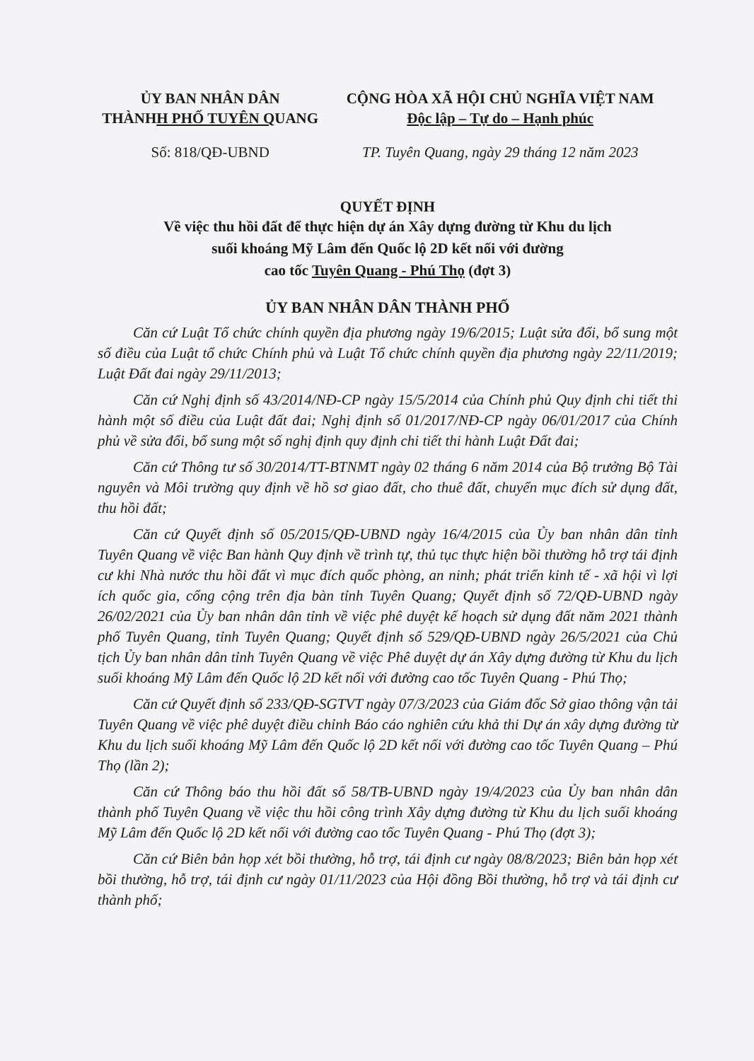ỦY BAN NHÂN DÂN
THÀNHH PHỐ TUYÊN QUANG
CỘNG HÒA XÃ HỘI CHỦ NGHĨA VIỆT NAM
Độc lập – Tự do – Hạnh phúc
Số: 818/QĐ-UBND TP. Tuyên Quang, ngày 29 tháng 12 năm 2023
QUYẾT ĐỊNH
Về việc thu hồi đất để thực hiện dự án Xây dựng đường từ Khu du lịch
suối khoáng Mỹ Lâm đến Quốc lộ 2D kết nối với đường
cao tốc Tuyên Quang - Phú Thọ (đợt 3)
ỦY BAN NHÂN DÂN THÀNH PHỐ
Căn cứ Luật Tổ chức chính quyền địa phương ngày 19/6/2015; Luật sửa đổi, bổ sung một số điều của Luật tổ chức Chính phủ và Luật Tổ chức chính quyền địa phương ngày 22/11/2019; Luật Đất đai ngày 29/11/2013;
Căn cứ Nghị định số 43/2014/NĐ-CP ngày 15/5/2014 của Chính phủ Quy định chi tiết thi hành một số điều của Luật đất đai; Nghị định số 01/2017/NĐ-CP ngày 06/01/2017 của Chính phủ về sửa đổi, bổ sung một số nghị định quy định chi tiết thi hành Luật Đất đai;
Căn cứ Thông tư số 30/2014/TT-BTNMT ngày 02 tháng 6 năm 2014 của Bộ trưởng Bộ Tài nguyên và Môi trường quy định về hồ sơ giao đất, cho thuê đất, chuyển mục đích sử dụng đất, thu hồi đất;
Căn cứ Quyết định số 05/2015/QĐ-UBND ngày 16/4/2015 của Ủy ban nhân dân tỉnh Tuyên Quang về việc Ban hành Quy định về trình tự, thủ tục thực hiện bồi thường hỗ trợ tái định cư khi Nhà nước thu hồi đất vì mục đích quốc phòng, an ninh; phát triển kinh tế - xã hội vì lợi ích quốc gia, cổng cộng trên địa bàn tỉnh Tuyên Quang; Quyết định số 72/QĐ-UBND ngày 26/02/2021 của Ủy ban nhân dân tỉnh về việc phê duyệt kế hoạch sử dụng đất năm 2021 thành phố Tuyên Quang, tỉnh Tuyên Quang; Quyết định số 529/QĐ-UBND ngày 26/5/2021 của Chủ tịch Ủy ban nhân dân tỉnh Tuyên Quang về việc Phê duyệt dự án Xây dựng đường từ Khu du lịch suối khoáng Mỹ Lâm đến Quốc lộ 2D kết nối với đường cao tốc Tuyên Quang - Phú Thọ;
Căn cứ Quyết định số 233/QĐ-SGTVT ngày 07/3/2023 của Giám đốc Sở giao thông vận tải Tuyên Quang về việc phê duyệt điều chỉnh Báo cáo nghiên cứu khả thi Dự án xây dựng đường từ Khu du lịch suối khoáng Mỹ Lâm đến Quốc lộ 2D kết nối với đường cao tốc Tuyên Quang – Phú Thọ (lần 2);
Căn cứ Thông báo thu hồi đất số 58/TB-UBND ngày 19/4/2023 của Ủy ban nhân dân thành phố Tuyên Quang về việc thu hồi công trình Xây dựng đường từ Khu du lịch suối khoáng Mỹ Lâm đến Quốc lộ 2D kết nối với đường cao tốc Tuyên Quang - Phú Thọ (đợt 3);
Căn cứ Biên bản họp xét bồi thường, hỗ trợ, tái định cư ngày 08/8/2023; Biên bản họp xét bồi thường, hỗ trợ, tái định cư ngày 01/11/2023 của Hội đồng Bồi thường, hỗ trợ và tái định cư thành phố;